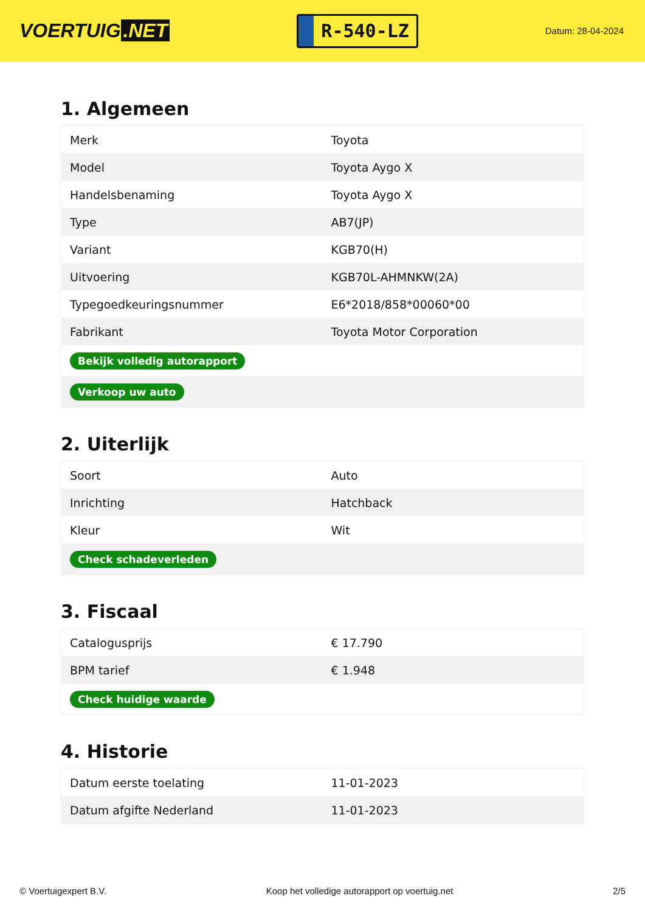VOERTUIG.NET
R-540-LZ
Datum: 28-04-2024
1. Algemeen
| Merk | Toyota |
| Model | Toyota Aygo X |
| Handelsbenaming | Toyota Aygo X |
| Type | AB7(JP) |
| Variant | KGB70(H) |
| Uitvoering | KGB70L-AHMNKW(2A) |
| Typegoedkeuringsnummer | E6*2018/858*00060*00 |
| Fabrikant | Toyota Motor Corporation |
| Bekijk volledig autorapport | |
| Verkoop uw auto | |
2. Uiterlijk
| Soort | Auto |
| Inrichting | Hatchback |
| Kleur | Wit |
| Check schadeverleden | |
3. Fiscaal
| Catalogusprijs | € 17.790 |
| BPM tarief | € 1.948 |
| Check huidige waarde | |
4. Historie
| Datum eerste toelating | 11-01-2023 |
| Datum afgifte Nederland | 11-01-2023 |
© Voertuigexpert B.V. Koop het volledige autorapport op voertuig.net 2/5